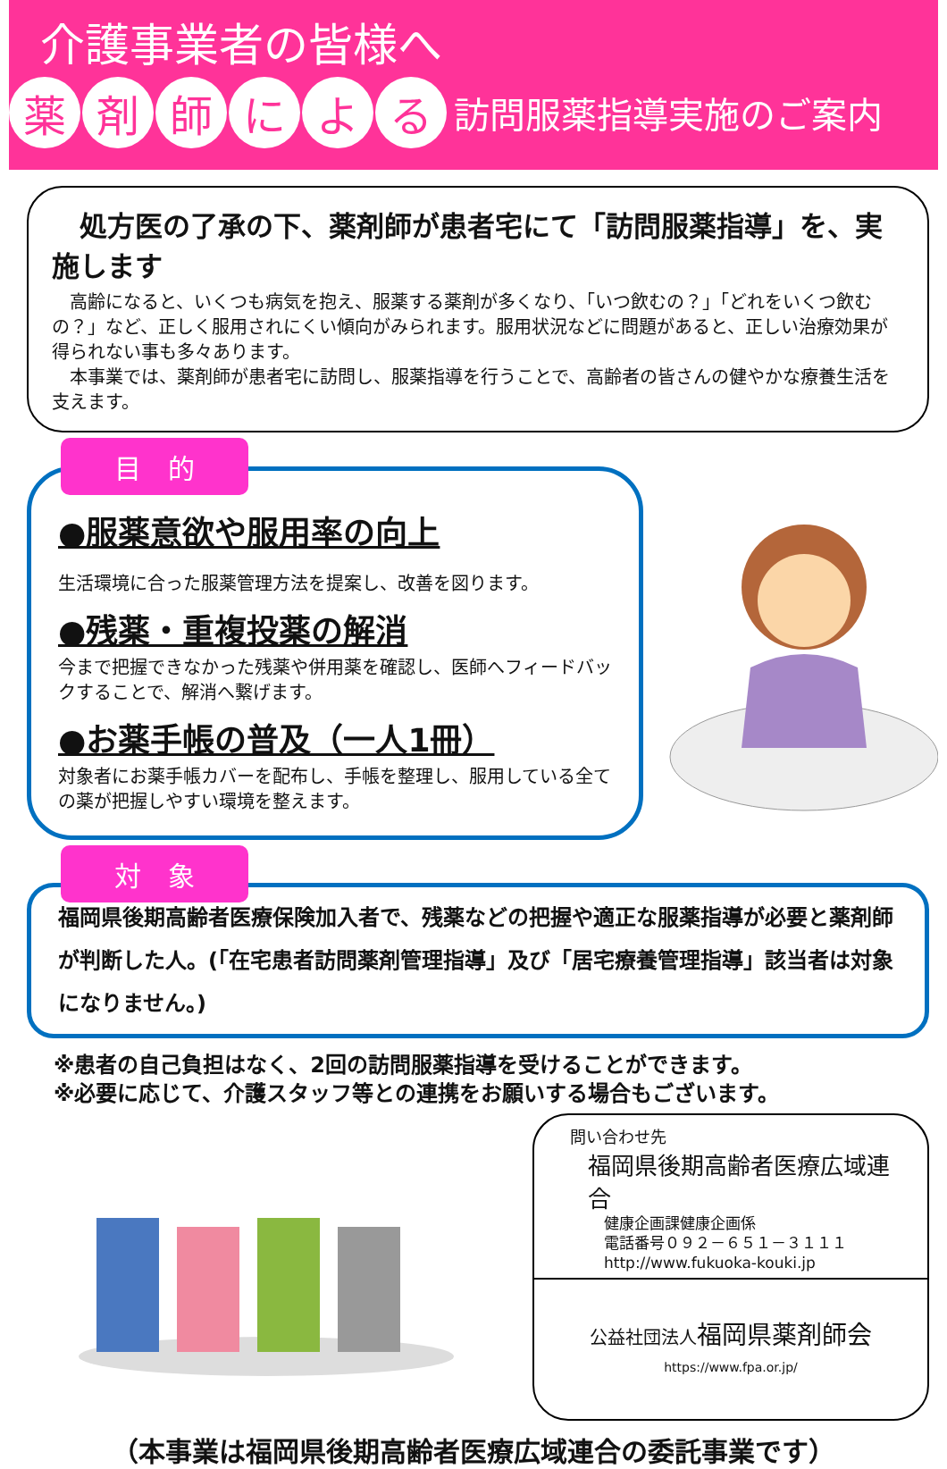介護事業者の皆様へ
薬 剤 師 に よ る
訪問服薬指導実施のご案内
　処方医の了承の下、薬剤師が患者宅にて「訪問服薬指導」を、実施します
　高齢になると、いくつも病気を抱え、服薬する薬剤が多くなり、「いつ飲むの？」「どれをいくつ飲むの？」など、正しく服用されにくい傾向がみられます。服用状況などに問題があると、正しい治療効果が得られない事も多々あります。
　本事業では、薬剤師が患者宅に訪問し、服薬指導を行うことで、高齢者の皆さんの健やかな療養生活を支えます。
目　的
●服薬意欲や服用率の向上
生活環境に合った服薬管理方法を提案し、改善を図ります。
●残薬・重複投薬の解消
今まで把握できなかった残薬や併用薬を確認し、医師へフィードバックすることで、解消へ繋げます。
●お薬手帳の普及（一人1冊）
対象者にお薬手帳カバーを配布し、手帳を整理し、服用している全ての薬が把握しやすい環境を整えます。
対　象
福岡県後期高齢者医療保険加入者で、残薬などの把握や適正な服薬指導が必要と薬剤師が判断した人。(「在宅患者訪問薬剤管理指導」及び「居宅療養管理指導」該当者は対象になりません。)
※患者の自己負担はなく、2回の訪問服薬指導を受けることができます。
※必要に応じて、介護スタッフ等との連携をお願いする場合もございます。
問い合わせ先
福岡県後期高齢者医療広域連合
健康企画課健康企画係
電話番号０９２－６５１－３１１１
http://www.fukuoka-kouki.jp
公益社団法人 福岡県薬剤師会
https://www.fpa.or.jp/
（本事業は福岡県後期高齢者医療広域連合の委託事業です）